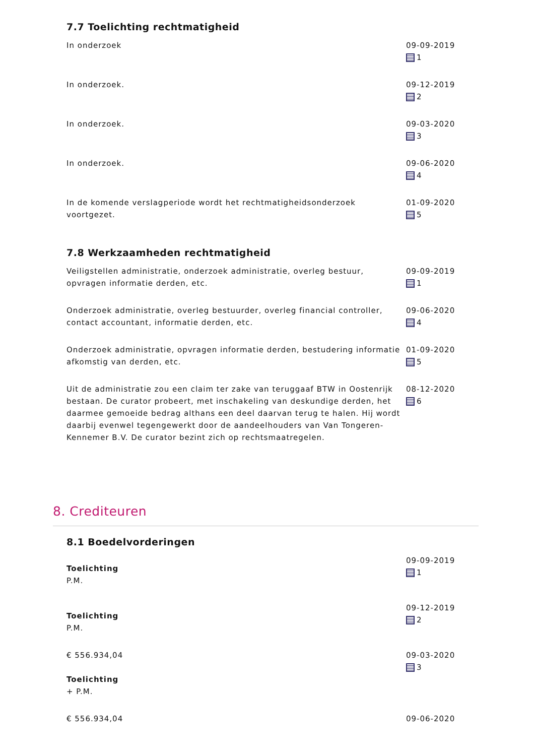7.7 Toelichting rechtmatigheid
In onderzoek 09-09-2019
1
In onderzoek. 09-12-2019
2
In onderzoek. 09-03-2020
3
In onderzoek. 09-06-2020
4
In de komende verslagperiode wordt het rechtmatigheidsonderzoek voortgezet.
01-09-2020
5
7.8 Werkzaamheden rechtmatigheid
Veiligstellen administratie, onderzoek administratie, overleg bestuur, opvragen informatie derden, etc.
09-09-2019
1
Onderzoek administratie, overleg bestuurder, overleg financial controller, contact accountant, informatie derden, etc.
09-06-2020
4
Onderzoek administratie, opvragen informatie derden, bestudering informatie afkomstig van derden, etc.
01-09-2020
5
Uit de administratie zou een claim ter zake van teruggaaf BTW in Oostenrijk bestaan. De curator probeert, met inschakeling van deskundige derden, het daarmee gemoeide bedrag althans een deel daarvan terug te halen. Hij wordt daarbij evenwel tegengewerkt door de aandeelhouders van Van Tongeren-Kennemer B.V. De curator bezint zich op rechtsmaatregelen.
08-12-2020
6
8. Crediteuren
8.1 Boedelvorderingen
Toelichting
P.M.
09-09-2019
1
Toelichting
P.M.
09-12-2019
2
€ 556.934,04
Toelichting
+ P.M.
09-03-2020
3
€ 556.934,04 09-06-2020